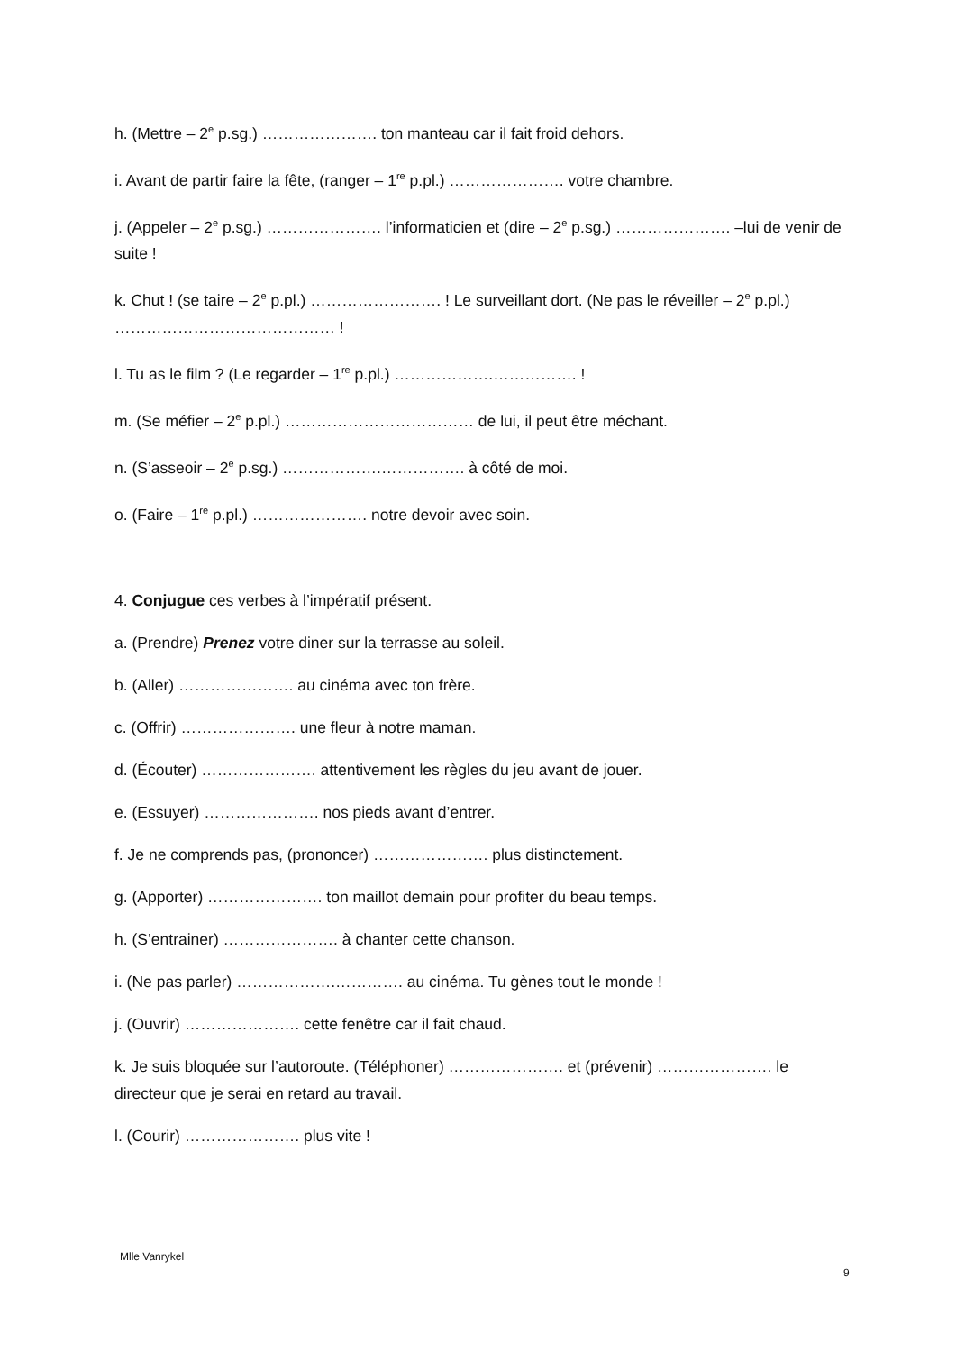h. (Mettre – 2<sup>e</sup> p.sg.) …………………. ton manteau car il fait froid dehors.
i. Avant de partir faire la fête, (ranger – 1<sup>re</sup> p.pl.) …………………. votre chambre.
j. (Appeler – 2<sup>e</sup> p.sg.) …………………. l’informaticien et (dire – 2<sup>e</sup> p.sg.) …………………. –lui de venir de suite !
k. Chut ! (se taire – 2<sup>e</sup> p.pl.) ……………………. ! Le surveillant dort. (Ne pas le réveiller – 2<sup>e</sup> p.pl.) …………………………………… !
l. Tu as le film ? (Le regarder – 1<sup>re</sup> p.pl.) ……………….……………. !
m. (Se méfier – 2<sup>e</sup> p.pl.) ……………………………… de lui, il peut être méchant.
n. (S’asseoir – 2<sup>e</sup> p.sg.) ……………….……………. à côté de moi.
o. (Faire – 1<sup>re</sup> p.pl.) …………………. notre devoir avec soin.
4. Conjugue ces verbes à l’impératif présent.
a. (Prendre) Prenez votre diner sur la terrasse au soleil.
b. (Aller) …………………. au cinéma avec ton frère.
c. (Offrir) …………………. une fleur à notre maman.
d. (Écouter) …………………. attentivement les règles du jeu avant de jouer.
e. (Essuyer) …………………. nos pieds avant d’entrer.
f. Je ne comprends pas, (prononcer) …………………. plus distinctement.
g. (Apporter) …………………. ton maillot demain pour profiter du beau temps.
h. (S’entrainer) …………………. à chanter cette chanson.
i. (Ne pas parler) ……………….…………. au cinéma. Tu gènes tout le monde !
j. (Ouvrir) …………………. cette fenêtre car il fait chaud.
k. Je suis bloquée sur l’autoroute. (Téléphoner) …………………. et (prévenir) …………………. le directeur que je serai en retard au travail.
l. (Courir) …………………. plus vite !
Mlle Vanrykel
9